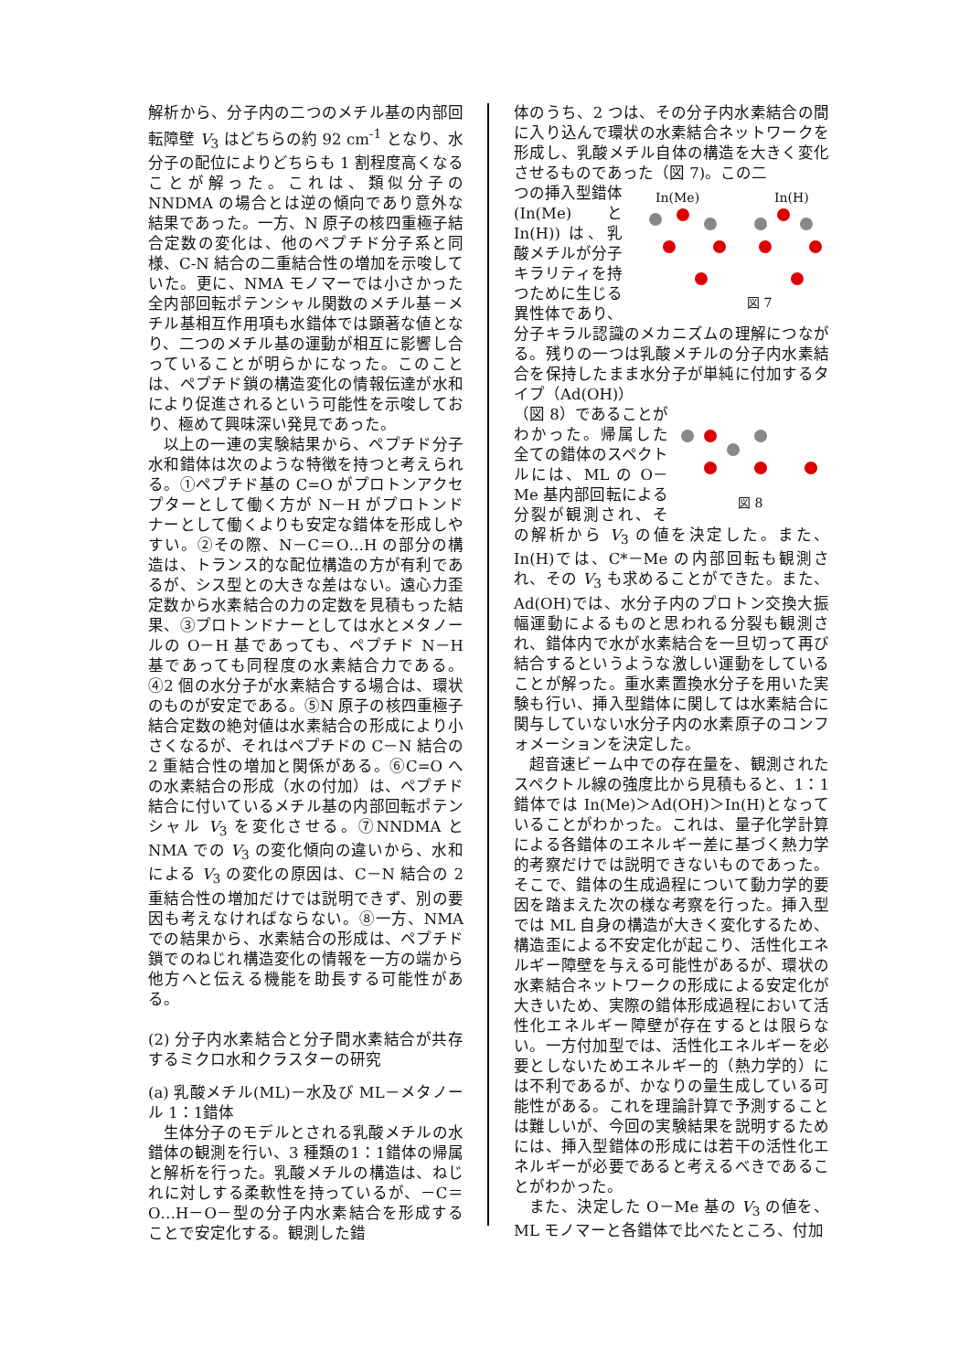解析から、分子内の二つのメチル基の内部回転障壁 V<sub>3</sub> はどちらの約 92 cm<sup>-1</sup> となり、水分子の配位によりどちらも 1 割程度高くなることが解った。これは、類似分子の NNDMA の場合とは逆の傾向であり意外な結果であった。一方、N 原子の核四重極子結合定数の変化は、他のペプチド分子系と同様、C-N 結合の二重結合性の増加を示唆していた。更に、NMA モノマーでは小さかった全内部回転ポテンシャル関数のメチル基－メチル基相互作用項も水錯体では顕著な値となり、二つのメチル基の運動が相互に影響し合っていることが明らかになった。このことは、ペプチド鎖の構造変化の情報伝達が水和により促進されるという可能性を示唆しており、極めて興味深い発見であった。
以上の一連の実験結果から、ペプチド分子水和錯体は次のような特徴を持つと考えられる。①ペプチド基の C=O がプロトンアクセプターとして働く方が N－H がプロトンドナーとして働くよりも安定な錯体を形成しやすい。②その際、N－C＝O…H の部分の構造は、トランス的な配位構造の方が有利であるが、シス型との大きな差はない。遠心力歪定数から水素結合の力の定数を見積もった結果、③プロトンドナーとしては水とメタノールの O－H 基であっても、ペプチド N－H 基であっても同程度の水素結合力である。④2 個の水分子が水素結合する場合は、環状のものが安定である。⑤N 原子の核四重極子結合定数の絶対値は水素結合の形成により小さくなるが、それはペプチドの C－N 結合の 2 重結合性の増加と関係がある。⑥C=O への水素結合の形成（水の付加）は、ペプチド結合に付いているメチル基の内部回転ポテンシャル V<sub>3</sub> を変化させる。⑦NNDMA と NMA での V<sub>3</sub> の変化傾向の違いから、水和による V<sub>3</sub> の変化の原因は、C－N 結合の 2 重結合性の増加だけでは説明できず、別の要因も考えなければならない。⑧一方、NMA での結果から、水素結合の形成は、ペプチド鎖でのねじれ構造変化の情報を一方の端から他方へと伝える機能を助長する可能性がある。
(2) 分子内水素結合と分子間水素結合が共存するミクロ水和クラスターの研究
(a) 乳酸メチル(ML)－水及び ML－メタノール 1：1錯体
生体分子のモデルとされる乳酸メチルの水錯体の観測を行い、3 種類の1：1錯体の帰属と解析を行った。乳酸メチルの構造は、ねじれに対しする柔軟性を持っているが、－C＝O…H－O－型の分子内水素結合を形成することで安定化する。観測した錯
体のうち、2 つは、その分子内水素結合の間に入り込んで環状の水素結合ネットワークを形成し、乳酸メチル自体の構造を大きく変化させるものであった（図 7)。この二
In(Me) In(H)
図 7
つの挿入型錯体 (In(Me) と In(H)) は、乳酸メチルが分子キラリティを持つために生じる異性体であり、分子キラル認識のメカニズムの理解につながる。残りの一つは乳酸メチルの分子内水素結合を保持したまま水分子が単純に付加するタイプ（Ad(OH)）
図 8
（図 8）であることがわかった。帰属した全ての錯体のスペクトルには、ML の O－Me 基内部回転による分裂が観測され、その解析から V<sub>3</sub> の値を決定した。また、In(H)では、C*－Me の内部回転も観測され、その V<sub>3</sub> も求めることができた。また、Ad(OH)では、水分子内のプロトン交換大振幅運動によるものと思われる分裂も観測され、錯体内で水が水素結合を一旦切って再び結合するというような激しい運動をしていることが解った。重水素置換水分子を用いた実験も行い、挿入型錯体に関しては水素結合に関与していない水分子内の水素原子のコンフォメーションを決定した。
超音速ビーム中での存在量を、観測されたスペクトル線の強度比から見積もると、1：1錯体では In(Me)＞Ad(OH)＞In(H)となっていることがわかった。これは、量子化学計算による各錯体のエネルギー差に基づく熱力学的考察だけでは説明できないものであった。そこで、錯体の生成過程について動力学的要因を踏まえた次の様な考察を行った。挿入型では ML 自身の構造が大きく変化するため、構造歪による不安定化が起こり、活性化エネルギー障壁を与える可能性があるが、環状の水素結合ネットワークの形成による安定化が大きいため、実際の錯体形成過程において活性化エネルギー障壁が存在するとは限らない。一方付加型では、活性化エネルギーを必要としないためエネルギー的（熱力学的）には不利であるが、かなりの量生成している可能性がある。これを理論計算で予測することは難しいが、今回の実験結果を説明するためには、挿入型錯体の形成には若干の活性化エネルギーが必要であると考えるべきであることがわかった。
また、決定した O－Me 基の V<sub>3</sub> の値を、ML モノマーと各錯体で比べたところ、付加